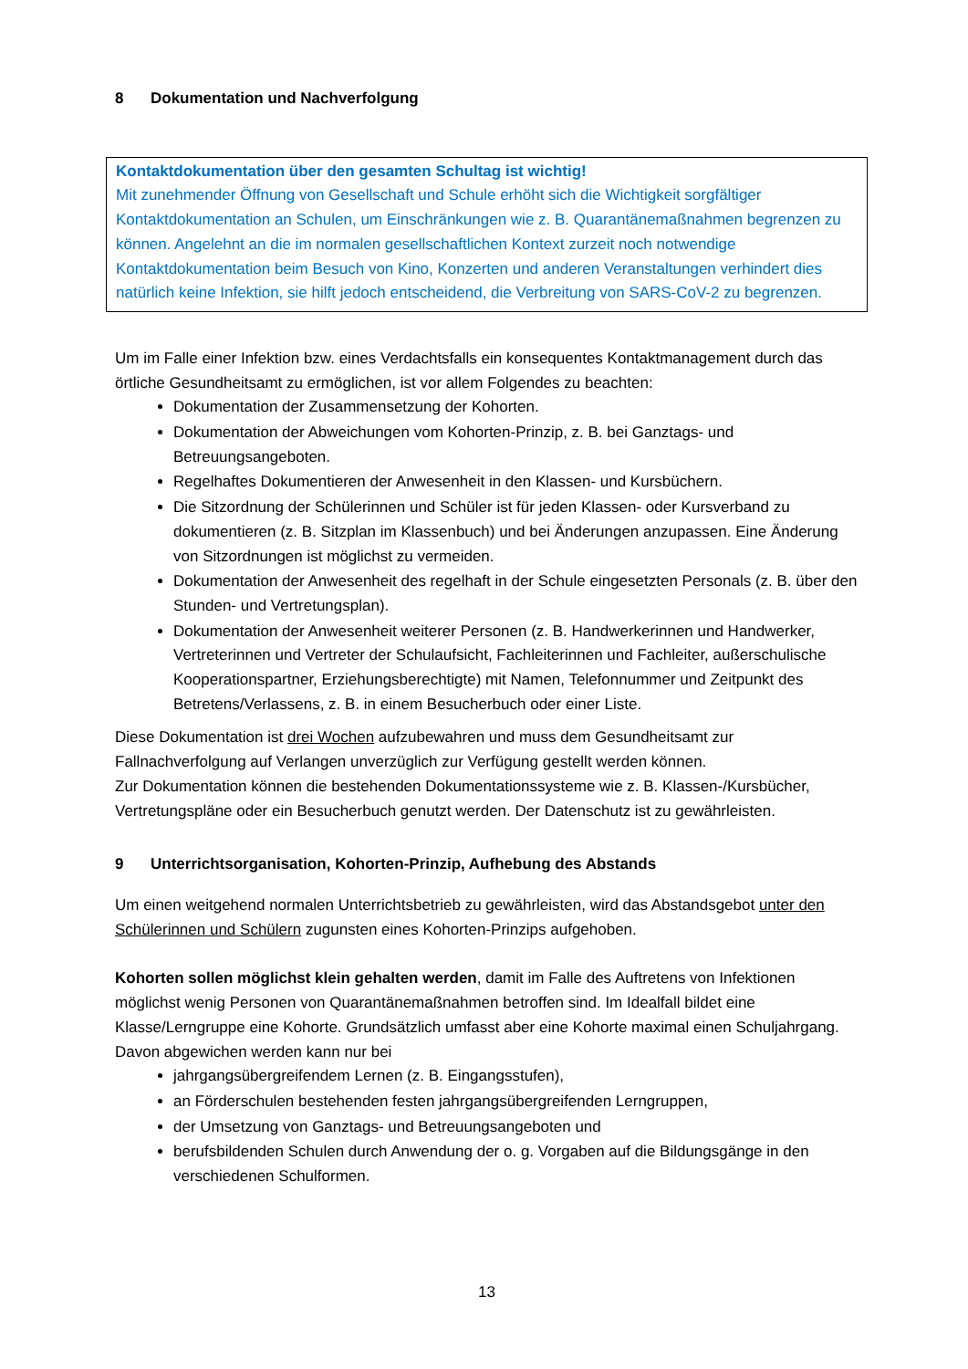8 Dokumentation und Nachverfolgung
Kontaktdokumentation über den gesamten Schultag ist wichtig!
Mit zunehmender Öffnung von Gesellschaft und Schule erhöht sich die Wichtigkeit sorgfältiger Kontaktdokumentation an Schulen, um Einschränkungen wie z. B. Quarantänemaßnahmen begrenzen zu können. Angelehnt an die im normalen gesellschaftlichen Kontext zurzeit noch notwendige Kontaktdokumentation beim Besuch von Kino, Konzerten und anderen Veranstaltungen verhindert dies natürlich keine Infektion, sie hilft jedoch entscheidend, die Verbreitung von SARS-CoV-2 zu begrenzen.
Um im Falle einer Infektion bzw. eines Verdachtsfalls ein konsequentes Kontaktmanagement durch das örtliche Gesundheitsamt zu ermöglichen, ist vor allem Folgendes zu beachten:
Dokumentation der Zusammensetzung der Kohorten.
Dokumentation der Abweichungen vom Kohorten-Prinzip, z. B. bei Ganztags- und Betreuungsangeboten.
Regelhaftes Dokumentieren der Anwesenheit in den Klassen- und Kursbüchern.
Die Sitzordnung der Schülerinnen und Schüler ist für jeden Klassen- oder Kursverband zu dokumentieren (z. B. Sitzplan im Klassenbuch) und bei Änderungen anzupassen. Eine Änderung von Sitzordnungen ist möglichst zu vermeiden.
Dokumentation der Anwesenheit des regelhaft in der Schule eingesetzten Personals (z. B. über den Stunden- und Vertretungsplan).
Dokumentation der Anwesenheit weiterer Personen (z. B. Handwerkerinnen und Handwerker, Vertreterinnen und Vertreter der Schulaufsicht, Fachleiterinnen und Fachleiter, außerschulische Kooperationspartner, Erziehungsberechtigte) mit Namen, Telefonnummer und Zeitpunkt des Betretens/Verlassens, z. B. in einem Besucherbuch oder einer Liste.
Diese Dokumentation ist drei Wochen aufzubewahren und muss dem Gesundheitsamt zur Fallnachverfolgung auf Verlangen unverzüglich zur Verfügung gestellt werden können.
Zur Dokumentation können die bestehenden Dokumentationssysteme wie z. B. Klassen-/Kursbücher, Vertretungspläne oder ein Besucherbuch genutzt werden. Der Datenschutz ist zu gewährleisten.
9 Unterrichtsorganisation, Kohorten-Prinzip, Aufhebung des Abstands
Um einen weitgehend normalen Unterrichtsbetrieb zu gewährleisten, wird das Abstandsgebot unter den Schülerinnen und Schülern zugunsten eines Kohorten-Prinzips aufgehoben.
Kohorten sollen möglichst klein gehalten werden, damit im Falle des Auftretens von Infektionen möglichst wenig Personen von Quarantänemaßnahmen betroffen sind. Im Idealfall bildet eine Klasse/Lerngruppe eine Kohorte. Grundsätzlich umfasst aber eine Kohorte maximal einen Schuljahrgang. Davon abgewichen werden kann nur bei
jahrgangsübergreifendem Lernen (z. B. Eingangsstufen),
an Förderschulen bestehenden festen jahrgangsübergreifenden Lerngruppen,
der Umsetzung von Ganztags- und Betreuungsangeboten und
berufsbildenden Schulen durch Anwendung der o. g. Vorgaben auf die Bildungsgänge in den verschiedenen Schulformen.
13